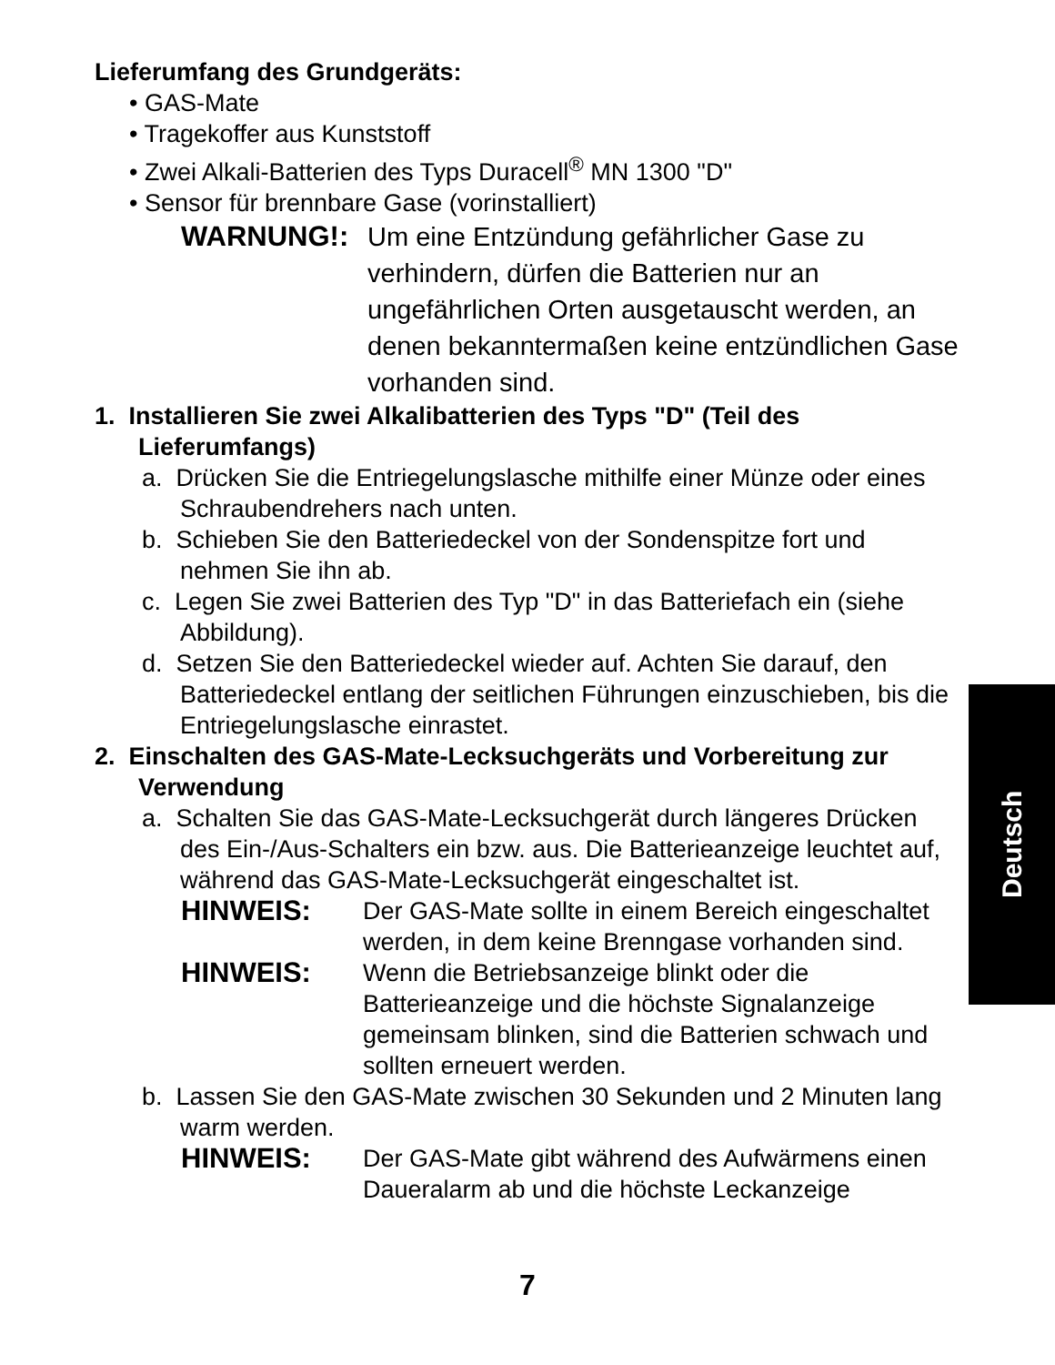Lieferumfang des Grundgeräts:
• GAS-Mate
• Tragekoffer aus Kunststoff
• Zwei Alkali-Batterien des Typs Duracell<sup>®</sup> MN 1300 "D"
• Sensor für brennbare Gase (vorinstalliert)
WARNUNG!: Um eine Entzündung gefährlicher Gase zu verhindern, dürfen die Batterien nur an ungefährlichen Orten ausgetauscht werden, an denen bekanntermaßen keine entzündlichen Gase vorhanden sind.
1. Installieren Sie zwei Alkalibatterien des Typs "D" (Teil des Lieferumfangs)
a. Drücken Sie die Entriegelungslasche mithilfe einer Münze oder eines Schraubendrehers nach unten.
b. Schieben Sie den Batteriedeckel von der Sondenspitze fort und nehmen Sie ihn ab.
c. Legen Sie zwei Batterien des Typ "D" in das Batteriefach ein (siehe Abbildung).
d. Setzen Sie den Batteriedeckel wieder auf. Achten Sie darauf, den Batteriedeckel entlang der seitlichen Führungen einzuschieben, bis die Entriegelungslasche einrastet.
2. Einschalten des GAS-Mate-Lecksuchgeräts und Vorbereitung zur Verwendung
a. Schalten Sie das GAS-Mate-Lecksuchgerät durch längeres Drücken des Ein-/Aus-Schalters ein bzw. aus. Die Batterieanzeige leuchtet auf, während das GAS-Mate-Lecksuchgerät eingeschaltet ist.
HINWEIS: Der GAS-Mate sollte in einem Bereich eingeschaltet werden, in dem keine Brenngase vorhanden sind.
HINWEIS: Wenn die Betriebsanzeige blinkt oder die Batterieanzeige und die höchste Signalanzeige gemeinsam blinken, sind die Batterien schwach und sollten erneuert werden.
b. Lassen Sie den GAS-Mate zwischen 30 Sekunden und 2 Minuten lang warm werden.
HINWEIS: Der GAS-Mate gibt während des Aufwärmens einen Daueralarm ab und die höchste Leckanzeige
Deutsch
7